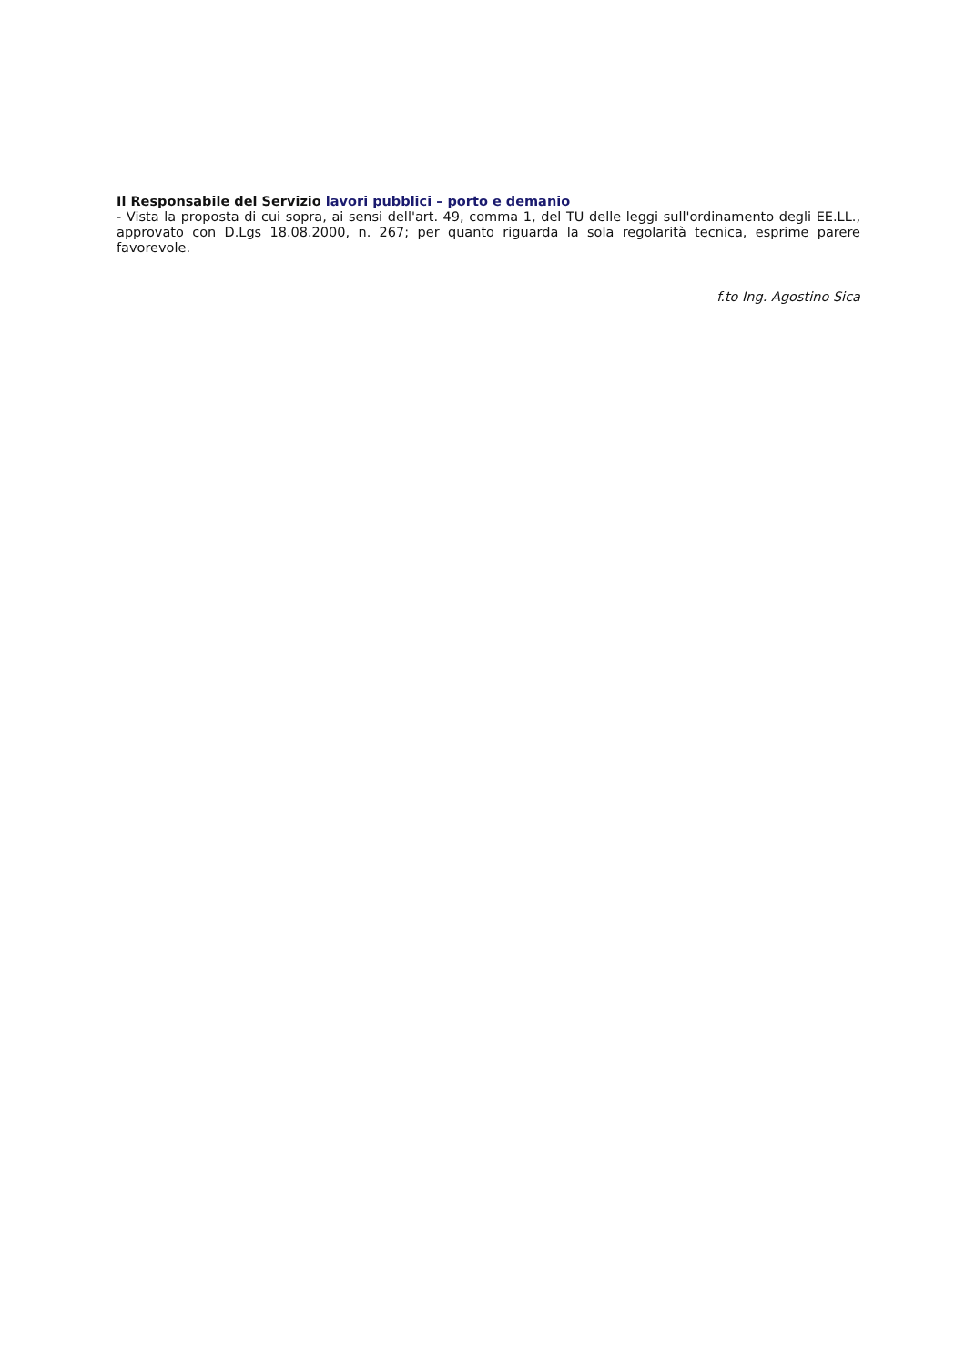Il Responsabile del Servizio lavori pubblici – porto e demanio
- Vista la proposta di cui sopra, ai sensi dell'art. 49, comma 1, del TU delle leggi sull'ordinamento degli EE.LL., approvato con D.Lgs 18.08.2000, n. 267; per quanto riguarda la sola regolarità tecnica, esprime parere favorevole.
f.to Ing. Agostino Sica